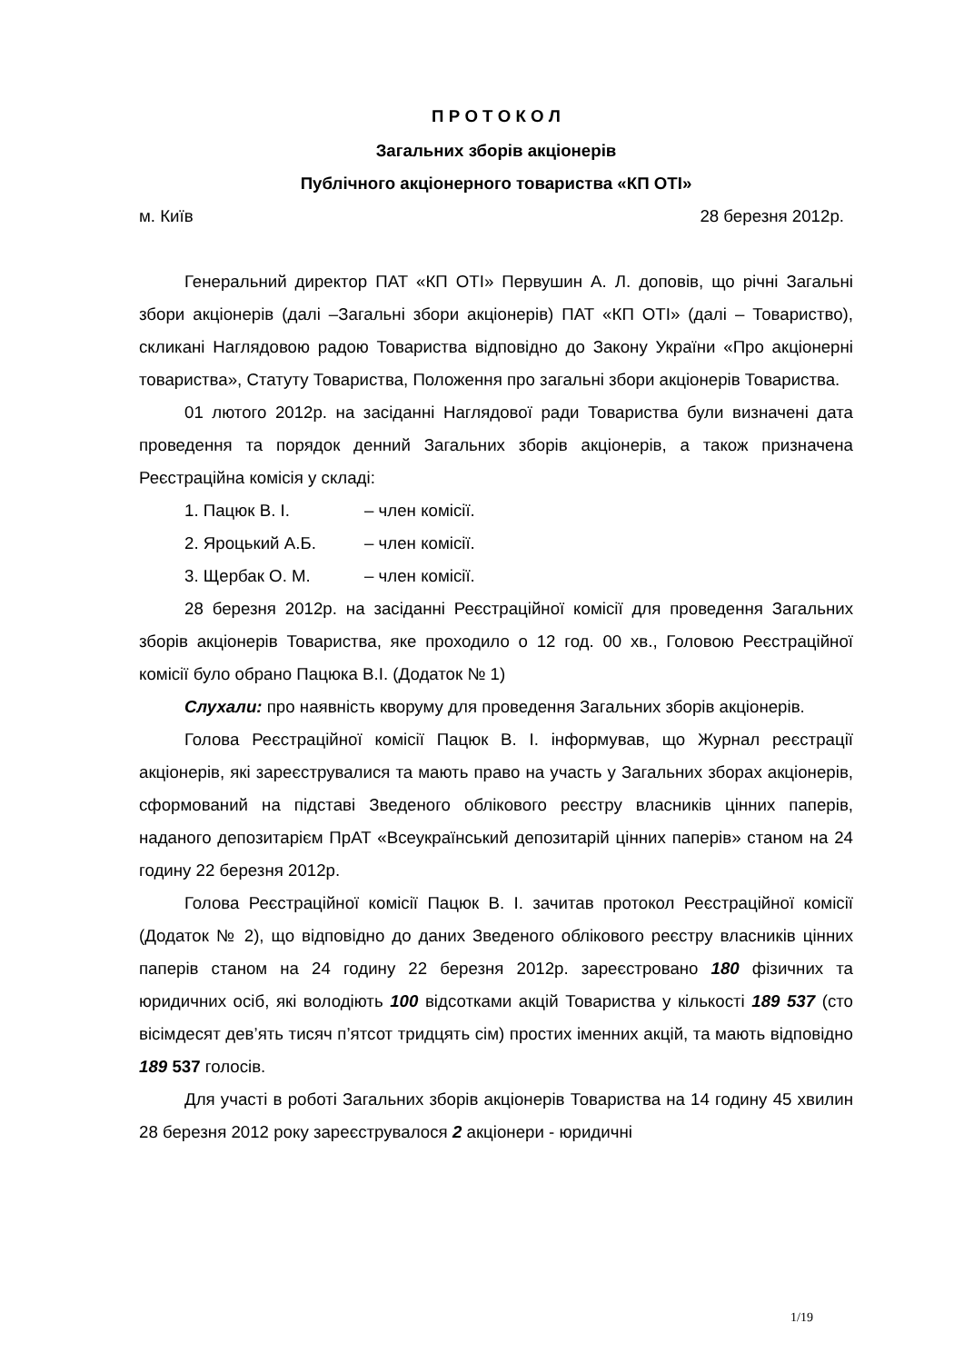П Р О Т О К О Л
Загальних зборів акціонерів
Публічного акціонерного товариства «КП ОТІ»
м. Київ 28 березня 2012р.
Генеральний директор ПАТ «КП ОТІ» Первушин А. Л. доповів, що річні Загальні збори акціонерів (далі –Загальні збори акціонерів) ПАТ «КП ОТІ» (далі – Товариство), скликані Наглядовою радою Товариства відповідно до Закону України «Про акціонерні товариства», Статуту Товариства, Положення про загальні збори акціонерів Товариства.
01 лютого 2012р. на засіданні Наглядової ради Товариства були визначені дата проведення та порядок денний Загальних зборів акціонерів, а також призначена Реєстраційна комісія у складі:
1. Пацюк В. І. – член комісії.
2. Яроцький А.Б. – член комісії.
3. Щербак О. М. – член комісії.
28 березня 2012р. на засіданні Реєстраційної комісії для проведення Загальних зборів акціонерів Товариства, яке проходило о 12 год. 00 хв., Головою Реєстраційної комісії було обрано Пацюка В.І. (Додаток № 1)
Слухали: про наявність кворуму для проведення Загальних зборів акціонерів.
Голова Реєстраційної комісії Пацюк В. І. інформував, що Журнал реєстрації акціонерів, які зареєструвалися та мають право на участь у Загальних зборах акціонерів, сформований на підставі Зведеного облікового реєстру власників цінних паперів, наданого депозитарієм ПрАТ «Всеукраїнський депозитарій цінних паперів» станом на 24 годину 22 березня 2012р.
Голова Реєстраційної комісії Пацюк В. І. зачитав протокол Реєстраційної комісії (Додаток № 2), що відповідно до даних Зведеного облікового реєстру власників цінних паперів станом на 24 годину 22 березня 2012р. зареєстровано 180 фізичних та юридичних осіб, які володіють 100 відсотками акцій Товариства у кількості 189 537 (сто вісімдесят дев’ять тисяч п’ятсот тридцять сім) простих іменних акцій, та мають відповідно 189 537 голосів.
Для участі в роботі Загальних зборів акціонерів Товариства на 14 годину 45 хвилин 28 березня 2012 року зареєструвалося 2 акціонери - юридичні
1/19